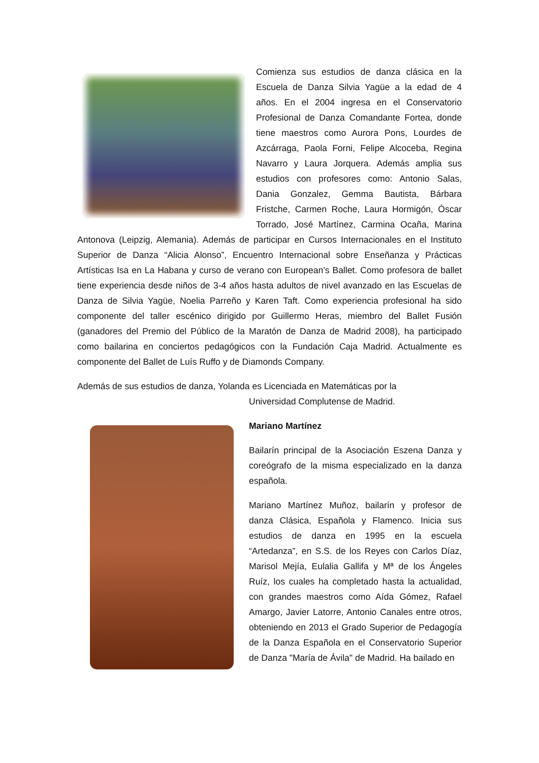Comienza sus estudios de danza clásica en la Escuela de Danza Silvia Yagüe a la edad de 4 años. En el 2004 ingresa en el Conservatorio Profesional de Danza Comandante Fortea, donde tiene maestros como Aurora Pons, Lourdes de Azcárraga, Paola Forni, Felipe Alcoceba, Regina Navarro y Laura Jorquera. Además amplia sus estudios con profesores como: Antonio Salas, Dania Gonzalez, Gemma Bautista, Bárbara Fristche, Carmen Roche, Laura Hormigón, Óscar Torrado, José Martínez, Carmina Ocaña, Marina Antonova (Leipzig, Alemania). Además de participar en Cursos Internacionales en el Instituto Superior de Danza “Alicia Alonso”, Encuentro Internacional sobre Enseñanza y Prácticas Artísticas Isa en La Habana y curso de verano con European’s Ballet. Como profesora de ballet tiene experiencia desde niños de 3-4 años hasta adultos de nivel avanzado en las Escuelas de Danza de Silvia Yagüe, Noelia Parreño y Karen Taft. Como experiencia profesional ha sido componente del taller escénico dirigido por Guillermo Heras, miembro del Ballet Fusión (ganadores del Premio del Público de la Maratón de Danza de Madrid 2008), ha participado como bailarina en conciertos pedagógicos con la Fundación Caja Madrid. Actualmente es componente del Ballet de Luís Ruffo y de Diamonds Company.
Además de sus estudios de danza, Yolanda es Licenciada en Matemáticas por la
Universidad Complutense de Madrid.
Mariano Martínez
Bailarín principal de la Asociación Eszena Danza y coreógrafo de la misma especializado en la danza española.
Mariano Martínez Muñoz, bailarín y profesor de danza Clásica, Española y Flamenco. Inicia sus estudios de danza en 1995 en la escuela “Artedanza”, en S.S. de los Reyes con Carlos Díaz, Marisol Mejía, Eulalia Gallifa y Mª de los Ángeles Ruíz, los cuales ha completado hasta la actualidad, con grandes maestros como Aída Gómez, Rafael Amargo, Javier Latorre, Antonio Canales entre otros, obteniendo en 2013 el Grado Superior de Pedagogía de la Danza Española en el Conservatorio Superior de Danza "María de Ávila" de Madrid. Ha bailado en